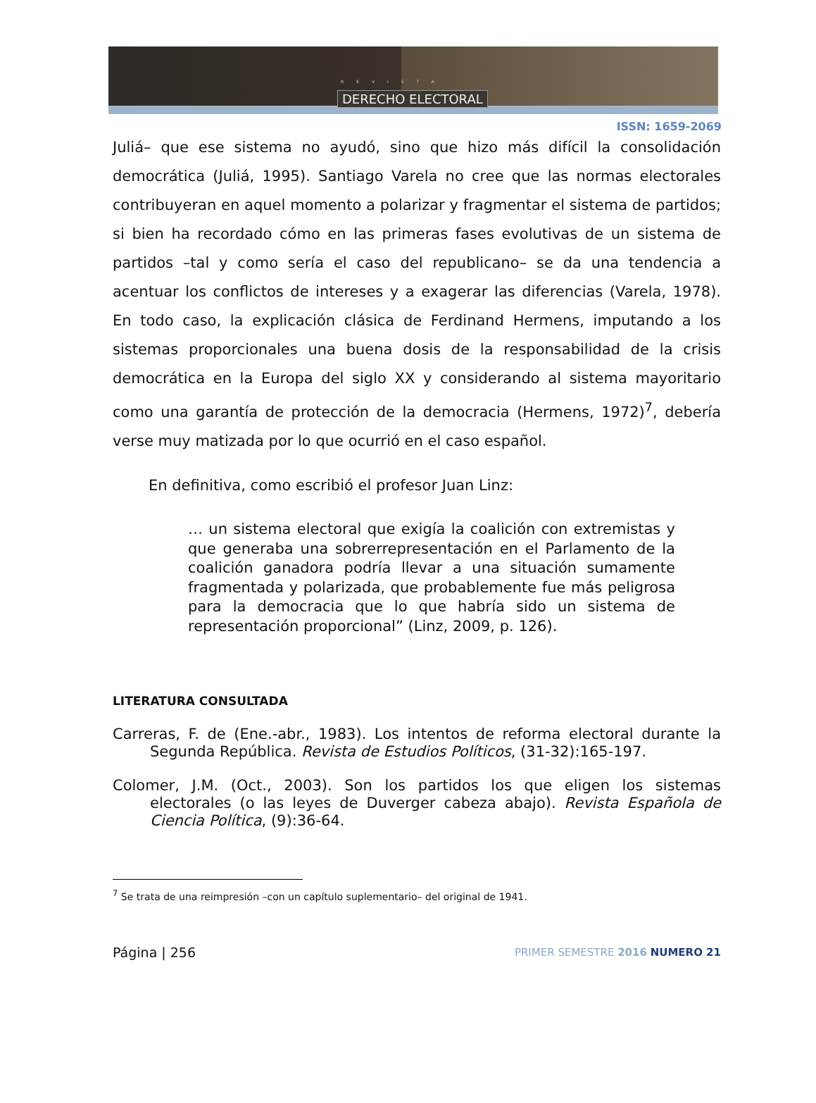REVISTA
DERECHO ELECTORAL
ISSN: 1659-2069
Juliá– que ese sistema no ayudó, sino que hizo más difícil la consolidación democrática (Juliá, 1995). Santiago Varela no cree que las normas electorales contribuyeran en aquel momento a polarizar y fragmentar el sistema de partidos; si bien ha recordado cómo en las primeras fases evolutivas de un sistema de partidos –tal y como sería el caso del republicano– se da una tendencia a acentuar los conflictos de intereses y a exagerar las diferencias (Varela, 1978). En todo caso, la explicación clásica de Ferdinand Hermens, imputando a los sistemas proporcionales una buena dosis de la responsabilidad de la crisis democrática en la Europa del siglo XX y considerando al sistema mayoritario como una garantía de protección de la democracia (Hermens, 1972)<sup>7</sup>, debería verse muy matizada por lo que ocurrió en el caso español.
En definitiva, como escribió el profesor Juan Linz:
… un sistema electoral que exigía la coalición con extremistas y que generaba una sobrerrepresentación en el Parlamento de la coalición ganadora podría llevar a una situación sumamente fragmentada y polarizada, que probablemente fue más peligrosa para la democracia que lo que habría sido un sistema de representación proporcional” (Linz, 2009, p. 126).
LITERATURA CONSULTADA
Carreras, F. de (Ene.-abr., 1983). Los intentos de reforma electoral durante la Segunda República. Revista de Estudios Políticos, (31-32):165-197.
Colomer, J.M. (Oct., 2003). Son los partidos los que eligen los sistemas electorales (o las leyes de Duverger cabeza abajo). Revista Española de Ciencia Política, (9):36-64.
<sup>7</sup> Se trata de una reimpresión –con un capítulo suplementario– del original de 1941.
Página | 256 PRIMER SEMESTRE 2016 NUMERO 21